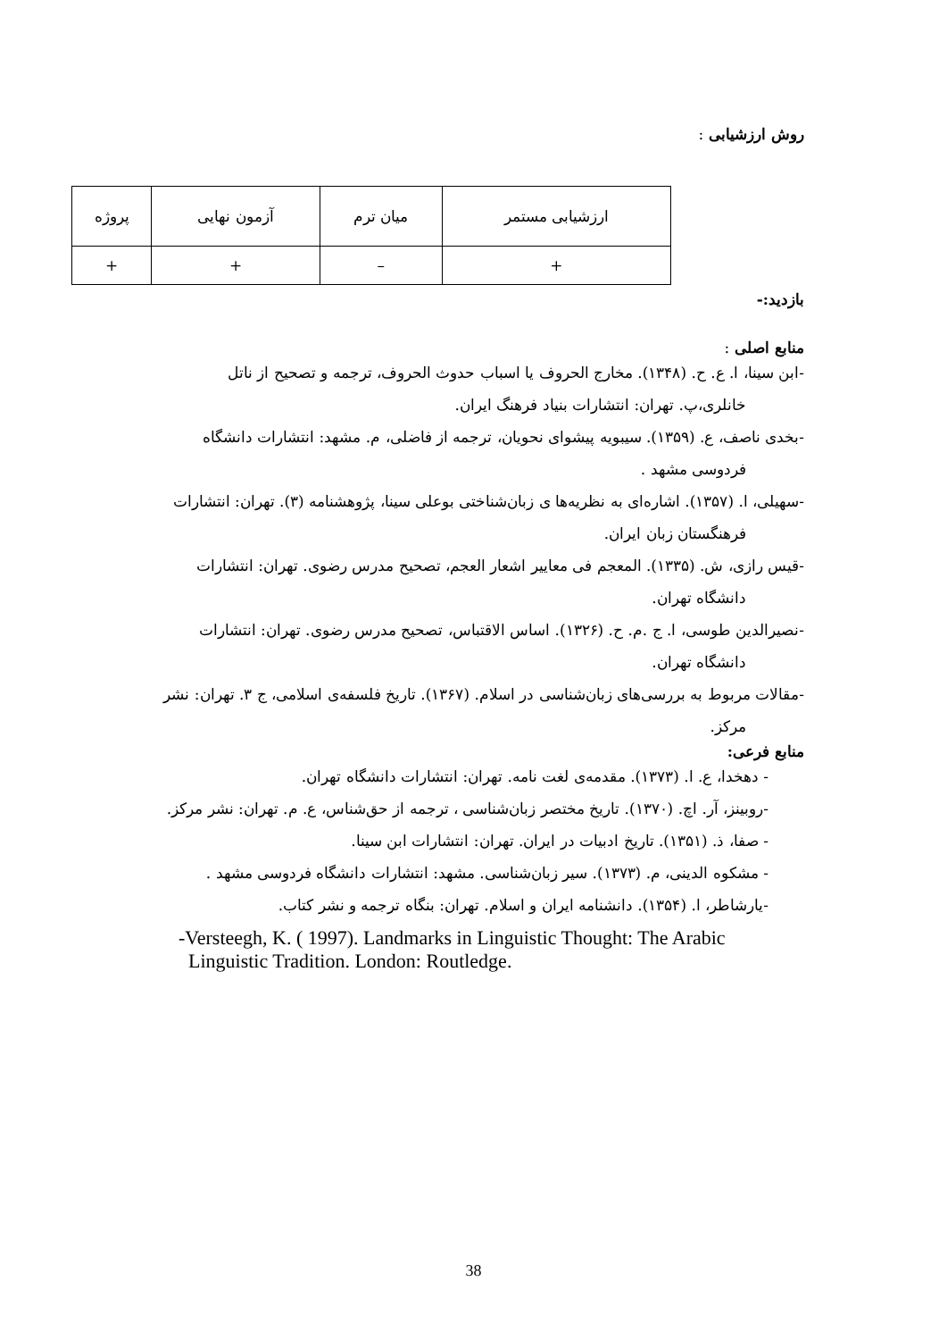روش ارزشیابی :
| ارزشیابی مستمر | میان ترم | آزمون نهایی | پروژه |
| + | – | + | + |
بازدید:-
منابع اصلی :
-ابن سینا، ا. ع. ح. (۱۳۴۸). مخارج الحروف یا اسباب حدوث الحروف، ترجمه و تصحیح از ناتل
خانلری،پ. تهران: انتشارات بنیاد فرهنگ ایران.
-بخدی ناصف، ع. (۱۳۵۹). سیبویه پیشوای نحویان، ترجمه از فاضلی، م. مشهد: انتشارات دانشگاه
فردوسی مشهد .
-سهیلی، ا. (۱۳۵۷). اشاره‌ای به نظریه‌ها ی زبان‌شناختی بوعلی سینا، پژوهشنامه (۳). تهران: انتشارات
فرهنگستان زبان ایران.
-قیس رازی، ش. (۱۳۳۵). المعجم فی معاییر اشعار العجم، تصحیح مدرس رضوی. تهران: انتشارات
دانشگاه تهران.
-نصیرالدین طوسی، ا. ج .م. ح. (۱۳۲۶). اساس الاقتباس، تصحیح مدرس رضوی. تهران: انتشارات
دانشگاه تهران.
-مقالات مربوط به بررسی‌های زبان‌شناسی در اسلام. (۱۳۶۷). تاریخ فلسفه‌ی اسلامی، ج ۳. تهران: نشر
مرکز.
منابع فرعی:
- دهخدا، ع. ا. (۱۳۷۳). مقدمه‌ی لغت نامه. تهران: انتشارات دانشگاه تهران.
-روبینز، آر. اچ. (۱۳۷۰). تاریخ مختصر زبان‌شناسی ، ترجمه از حق‌شناس، ع. م. تهران: نشر مرکز.
- صفا، ذ. (۱۳۵۱). تاریخ ادبیات در ایران. تهران: انتشارات ابن سینا.
- مشکوه الدینی، م. (۱۳۷۳). سیر زبان‌شناسی. مشهد: انتشارات دانشگاه فردوسی مشهد .
-یارشاطر، ا. (۱۳۵۴). دانشنامه ایران و اسلام. تهران: بنگاه ترجمه و نشر کتاب.
-Versteegh, K. ( 1997). Landmarks in Linguistic Thought: The Arabic
Linguistic Tradition. London: Routledge.
38